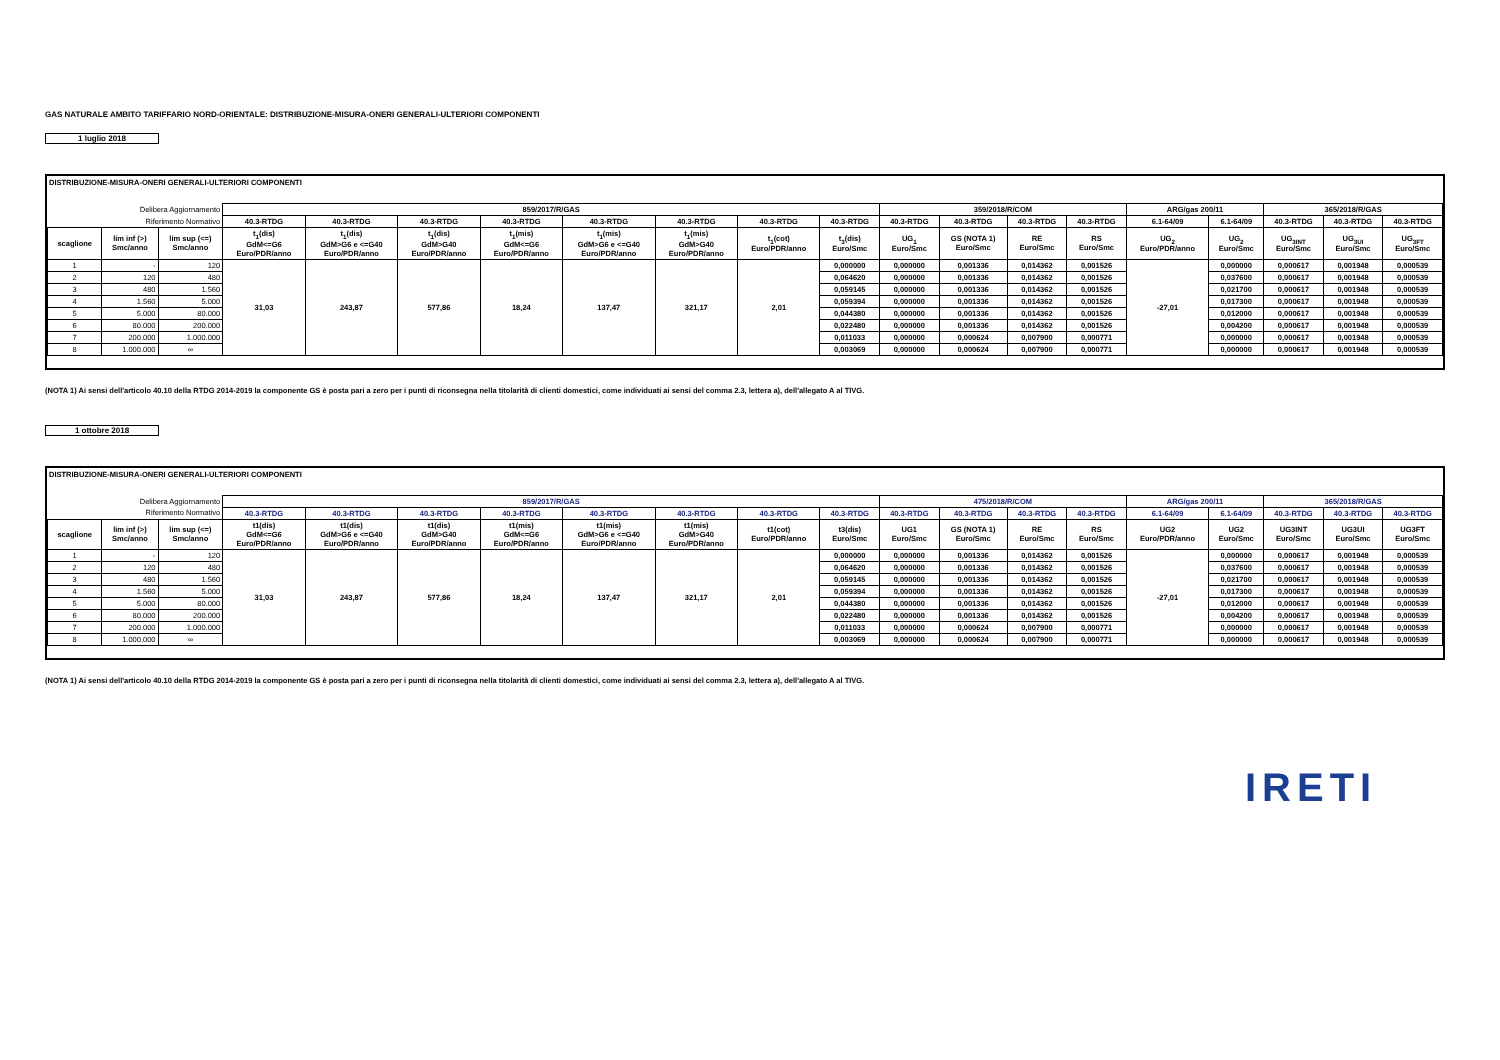GAS NATURALE AMBITO TARIFFARIO NORD-ORIENTALE: DISTRIBUZIONE-MISURA-ONERI GENERALI-ULTERIORI COMPONENTI
1 luglio 2018
DISTRIBUZIONE-MISURA-ONERI GENERALI-ULTERIORI COMPONENTI
| Delibera Aggiornamento | | | 859/2017/R/GAS | | | | | | | | 359/2018/R/COM | | | | ARG/gas 200/11 | | 365/2018/R/GAS | | |
| Riferimento Normativo | | | 40.3-RTDG | 40.3-RTDG | 40.3-RTDG | 40.3-RTDG | 40.3-RTDG | 40.3-RTDG | 40.3-RTDG | 40.3-RTDG | 40.3-RTDG | 40.3-RTDG | 40.3-RTDG | 40.3-RTDG | 6.1-64/09 | 6.1-64/09 | 40.3-RTDG | 40.3-RTDG | 40.3-RTDG |
| scaglione | lim inf (>) Smc/anno | lim sup (<=) Smc/anno | t<sub>1</sub>(dis) GdM<=G6 Euro/PDR/anno | t<sub>1</sub>(dis) GdM>G6 e <=G40 Euro/PDR/anno | t<sub>1</sub>(dis) GdM>G40 Euro/PDR/anno | t<sub>1</sub>(mis) GdM<=G6 Euro/PDR/anno | t<sub>1</sub>(mis) GdM>G6 e <=G40 Euro/PDR/anno | t<sub>1</sub>(mis) GdM>G40 Euro/PDR/anno | t<sub>1</sub>(cot) Euro/PDR/anno | t<sub>3</sub>(dis) Euro/Smc | UG<sub>1</sub> Euro/Smc | GS (NOTA 1) Euro/Smc | RE Euro/Smc | RS Euro/Smc | UG<sub>2</sub> Euro/PDR/anno | UG<sub>2</sub> Euro/Smc | UG<sub>3INT</sub> Euro/Smc | UG<sub>3UI</sub> Euro/Smc | UG<sub>3FT</sub> Euro/Smc |
| 1 | - | 120 | 31,03 | 243,87 | 577,86 | 18,24 | 137,47 | 321,17 | 2,01 | 0,000000 | 0,000000 | 0,001336 | 0,014362 | 0,001526 | -27,01 | 0,000000 | 0,000617 | 0,001948 | 0,000539 |
| 2 | 120 | 480 | | | | | | | | 0,064620 | 0,000000 | 0,001336 | 0,014362 | 0,001526 | | 0,037600 | 0,000617 | 0,001948 | 0,000539 |
| 3 | 480 | 1.560 | | | | | | | | 0,059145 | 0,000000 | 0,001336 | 0,014362 | 0,001526 | | 0,021700 | 0,000617 | 0,001948 | 0,000539 |
| 4 | 1.560 | 5.000 | | | | | | | | 0,059394 | 0,000000 | 0,001336 | 0,014362 | 0,001526 | | 0,017300 | 0,000617 | 0,001948 | 0,000539 |
| 5 | 5.000 | 80.000 | | | | | | | | 0,044380 | 0,000000 | 0,001336 | 0,014362 | 0,001526 | | 0,012000 | 0,000617 | 0,001948 | 0,000539 |
| 6 | 80.000 | 200.000 | | | | | | | | 0,022480 | 0,000000 | 0,001336 | 0,014362 | 0,001526 | | 0,004200 | 0,000617 | 0,001948 | 0,000539 |
| 7 | 200.000 | 1.000.000 | | | | | | | | 0,011033 | 0,000000 | 0,000624 | 0,007900 | 0,000771 | | 0,000000 | 0,000617 | 0,001948 | 0,000539 |
| 8 | 1.000.000 | ∞ | | | | | | | | 0,003069 | 0,000000 | 0,000624 | 0,007900 | 0,000771 | | 0,000000 | 0,000617 | 0,001948 | 0,000539 |
(NOTA 1) Ai sensi dell'articolo 40.10 della RTDG 2014-2019 la componente GS è posta pari a zero per i punti di riconsegna nella titolarità di clienti domestici, come individuati ai sensi del comma 2.3, lettera a), dell'allegato A al TIVG.
1 ottobre 2018
DISTRIBUZIONE-MISURA-ONERI GENERALI-ULTERIORI COMPONENTI
| Delibera Aggiornamento | | | 859/2017/R/GAS | | | | | | | | 475/2018/R/COM | | | | ARG/gas 200/11 | | 365/2018/R/GAS | | |
| Riferimento Normativo | | | 40.3-RTDG | 40.3-RTDG | 40.3-RTDG | 40.3-RTDG | 40.3-RTDG | 40.3-RTDG | 40.3-RTDG | 40.3-RTDG | 40.3-RTDG | 40.3-RTDG | 40.3-RTDG | 40.3-RTDG | 6.1-64/09 | 6.1-64/09 | 40.3-RTDG | 40.3-RTDG | 40.3-RTDG |
| scaglione | lim inf (>) Smc/anno | lim sup (<=) Smc/anno | t1(dis) GdM<=G6 Euro/PDR/anno | t1(dis) GdM>G6 e <=G40 Euro/PDR/anno | t1(dis) GdM>G40 Euro/PDR/anno | t1(mis) GdM<=G6 Euro/PDR/anno | t1(mis) GdM>G6 e <=G40 Euro/PDR/anno | t1(mis) GdM>G40 Euro/PDR/anno | t1(cot) Euro/PDR/anno | t3(dis) Euro/Smc | UG1 Euro/Smc | GS (NOTA 1) Euro/Smc | RE Euro/Smc | RS Euro/Smc | UG2 Euro/PDR/anno | UG2 Euro/Smc | UG3INT Euro/Smc | UG3UI Euro/Smc | UG3FT Euro/Smc |
| 1 | - | 120 | 31,03 | 243,87 | 577,86 | 18,24 | 137,47 | 321,17 | 2,01 | 0,000000 | 0,000000 | 0,001336 | 0,014362 | 0,001526 | -27,01 | 0,000000 | 0,000617 | 0,001948 | 0,000539 |
| 2 | 120 | 480 | | | | | | | | 0,064620 | 0,000000 | 0,001336 | 0,014362 | 0,001526 | | 0,037600 | 0,000617 | 0,001948 | 0,000539 |
| 3 | 480 | 1.560 | | | | | | | | 0,059145 | 0,000000 | 0,001336 | 0,014362 | 0,001526 | | 0,021700 | 0,000617 | 0,001948 | 0,000539 |
| 4 | 1.560 | 5.000 | | | | | | | | 0,059394 | 0,000000 | 0,001336 | 0,014362 | 0,001526 | | 0,017300 | 0,000617 | 0,001948 | 0,000539 |
| 5 | 5.000 | 80.000 | | | | | | | | 0,044380 | 0,000000 | 0,001336 | 0,014362 | 0,001526 | | 0,012000 | 0,000617 | 0,001948 | 0,000539 |
| 6 | 80.000 | 200.000 | | | | | | | | 0,022480 | 0,000000 | 0,001336 | 0,014362 | 0,001526 | | 0,004200 | 0,000617 | 0,001948 | 0,000539 |
| 7 | 200.000 | 1.000.000 | | | | | | | | 0,011033 | 0,000000 | 0,000624 | 0,007900 | 0,000771 | | 0,000000 | 0,000617 | 0,001948 | 0,000539 |
| 8 | 1.000.000 | ∞ | | | | | | | | 0,003069 | 0,000000 | 0,000624 | 0,007900 | 0,000771 | | 0,000000 | 0,000617 | 0,001948 | 0,000539 |
(NOTA 1) Ai sensi dell'articolo 40.10 della RTDG 2014-2019 la componente GS è posta pari a zero per i punti di riconsegna nella titolarità di clienti domestici, come individuati ai sensi del comma 2.3, lettera a), dell'allegato A al TIVG.
IRETI